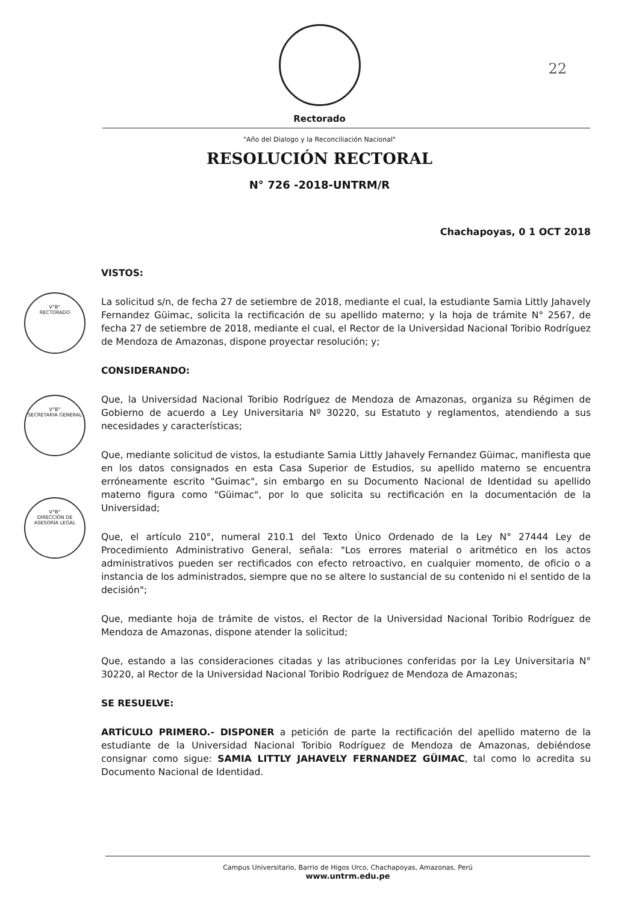22
Rectorado
"Año del Dialogo y la Reconciliación Nacional"
RESOLUCIÓN RECTORAL
N° 726 -2018-UNTRM/R
Chachapoyas, 0 1 OCT 2018
V°B°
RECTORADO
V°B°
SECRETARIA GENERAL
V°B°
DIRECCIÓN DE ASESORÍA LEGAL
VISTOS:
La solicitud s/n, de fecha 27 de setiembre de 2018, mediante el cual, la estudiante Samia Littly Jahavely Fernandez Güimac, solicita la rectificación de su apellido materno; y la hoja de trámite N° 2567, de fecha 27 de setiembre de 2018, mediante el cual, el Rector de la Universidad Nacional Toribio Rodríguez de Mendoza de Amazonas, dispone proyectar resolución; y;
CONSIDERANDO:
Que, la Universidad Nacional Toribio Rodríguez de Mendoza de Amazonas, organiza su Régimen de Gobierno de acuerdo a Ley Universitaria Nº 30220, su Estatuto y reglamentos, atendiendo a sus necesidades y características;
Que, mediante solicitud de vistos, la estudiante Samia Littly Jahavely Fernandez Güimac, manifiesta que en los datos consignados en esta Casa Superior de Estudios, su apellido materno se encuentra erróneamente escrito "Guimac", sin embargo en su Documento Nacional de Identidad su apellido materno figura como "Güimac", por lo que solicita su rectificación en la documentación de la Universidad;
Que, el artículo 210°, numeral 210.1 del Texto Único Ordenado de la Ley N° 27444 Ley de Procedimiento Administrativo General, señala: "Los errores material o aritmético en los actos administrativos pueden ser rectificados con efecto retroactivo, en cualquier momento, de oficio o a instancia de los administrados, siempre que no se altere lo sustancial de su contenido ni el sentido de la decisión";
Que, mediante hoja de trámite de vistos, el Rector de la Universidad Nacional Toribio Rodríguez de Mendoza de Amazonas, dispone atender la solicitud;
Que, estando a las consideraciones citadas y las atribuciones conferidas por la Ley Universitaria N° 30220, al Rector de la Universidad Nacional Toribio Rodríguez de Mendoza de Amazonas;
SE RESUELVE:
ARTÍCULO PRIMERO.- DISPONER a petición de parte la rectificación del apellido materno de la estudiante de la Universidad Nacional Toribio Rodríguez de Mendoza de Amazonas, debiéndose consignar como sigue: SAMIA LITTLY JAHAVELY FERNANDEZ GÜIMAC, tal como lo acredita su Documento Nacional de Identidad.
Campus Universitario, Barrio de Higos Urco, Chachapoyas, Amazonas, Perú
www.untrm.edu.pe